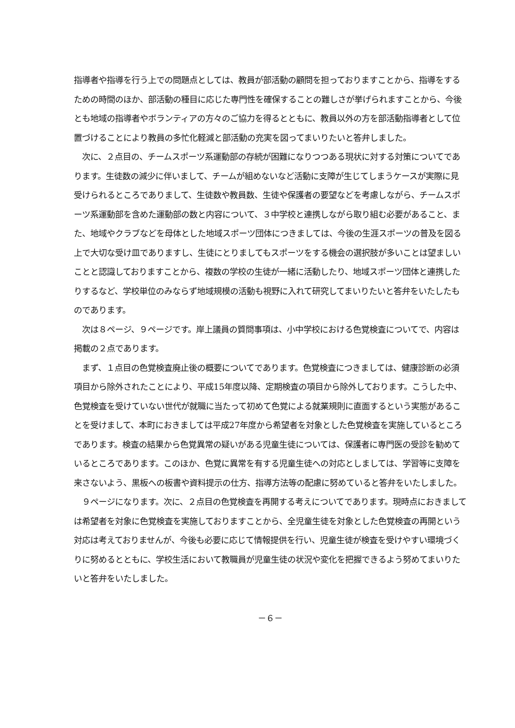指導者や指導を行う上での問題点としては、教員が部活動の顧問を担っておりますことから、指導をするための時間のほか、部活動の種目に応じた専門性を確保することの難しさが挙げられますことから、今後とも地域の指導者やボランティアの方々のご協力を得るとともに、教員以外の方を部活動指導者として位置づけることにより教員の多忙化軽減と部活動の充実を図ってまいりたいと答弁しました。
　次に、２点目の、チームスポーツ系運動部の存続が困難になりつつある現状に対する対策についてであります。生徒数の減少に伴いまして、チームが組めないなど活動に支障が生じてしまうケースが実際に見受けられるところでありまして、生徒数や教員数、生徒や保護者の要望などを考慮しながら、チームスポーツ系運動部を含めた運動部の数と内容について、３中学校と連携しながら取り組む必要があること、また、地域やクラブなどを母体とした地域スポーツ団体につきましては、今後の生涯スポーツの普及を図る上で大切な受け皿でありますし、生徒にとりましてもスポーツをする機会の選択肢が多いことは望ましいことと認識しておりますことから、複数の学校の生徒が一緒に活動したり、地域スポーツ団体と連携したりするなど、学校単位のみならず地域規模の活動も視野に入れて研究してまいりたいと答弁をいたしたものであります。
　次は８ページ、９ページです。岸上議員の質問事項は、小中学校における色覚検査についてで、内容は掲載の２点であります。
　まず、１点目の色覚検査廃止後の概要についてであります。色覚検査につきましては、健康診断の必須項目から除外されたことにより、平成15年度以降、定期検査の項目から除外しております。こうした中、色覚検査を受けていない世代が就職に当たって初めて色覚による就業規則に直面するという実態があることを受けまして、本町におきましては平成27年度から希望者を対象とした色覚検査を実施しているところであります。検査の結果から色覚異常の疑いがある児童生徒については、保護者に専門医の受診を勧めているところであります。このほか、色覚に異常を有する児童生徒への対応としましては、学習等に支障を来さないよう、黒板への板書や資料提示の仕方、指導方法等の配慮に努めていると答弁をいたしました。
　９ページになります。次に、２点目の色覚検査を再開する考えについてであります。現時点におきましては希望者を対象に色覚検査を実施しておりますことから、全児童生徒を対象とした色覚検査の再開という対応は考えておりませんが、今後も必要に応じて情報提供を行い、児童生徒が検査を受けやすい環境づくりに努めるとともに、学校生活において教職員が児童生徒の状況や変化を把握できるよう努めてまいりたいと答弁をいたしました。
－６－